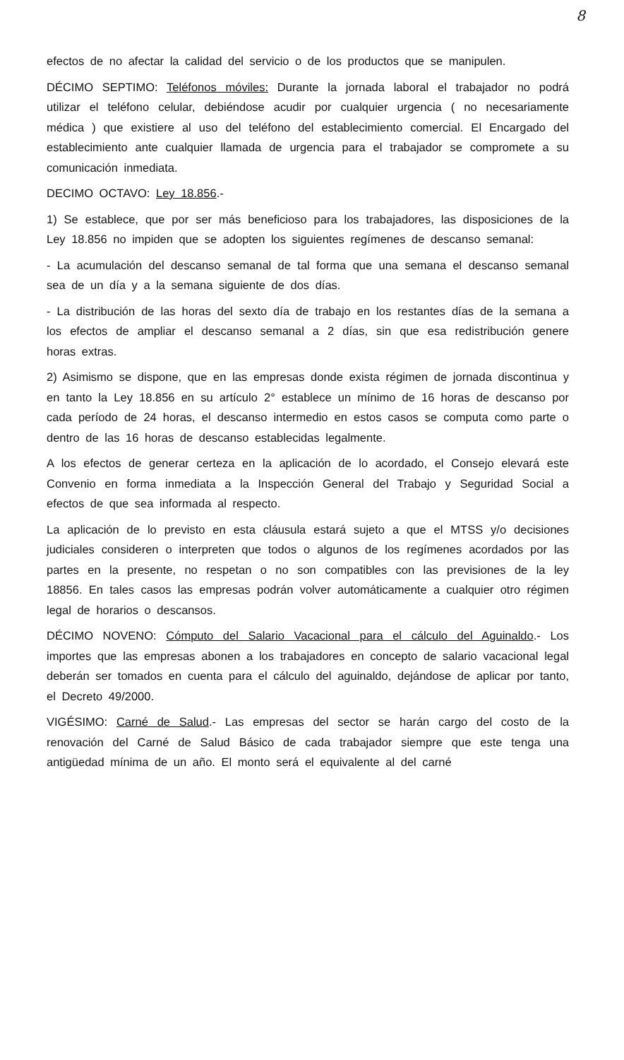8
efectos de no afectar la calidad del servicio o de los productos que se manipulen.
DÉCIMO SEPTIMO: Teléfonos móviles: Durante la jornada laboral el trabajador no podrá utilizar el teléfono celular, debiéndose acudir por cualquier urgencia ( no necesariamente médica ) que existiere al uso del teléfono del establecimiento comercial. El Encargado del establecimiento ante cualquier llamada de urgencia para el trabajador se compromete a su comunicación inmediata.
DECIMO OCTAVO: Ley 18.856.-
1) Se establece, que por ser más beneficioso para los trabajadores, las disposiciones de la Ley 18.856 no impiden que se adopten los siguientes regímenes de descanso semanal:
- La acumulación del descanso semanal de tal forma que una semana el descanso semanal sea de un día y a la semana siguiente de dos días.
- La distribución de las horas del sexto día de trabajo en los restantes días de la semana a los efectos de ampliar el descanso semanal a 2 días, sin que esa redistribución genere horas extras.
2) Asimismo se dispone, que en las empresas donde exista régimen de jornada discontinua y en tanto la Ley 18.856 en su artículo 2° establece un mínimo de 16 horas de descanso por cada período de 24 horas, el descanso intermedio en estos casos se computa como parte o dentro de las 16 horas de descanso establecidas legalmente.
A los efectos de generar certeza en la aplicación de lo acordado, el Consejo elevará este Convenio en forma inmediata a la Inspección General del Trabajo y Seguridad Social a efectos de que sea informada al respecto.
La aplicación de lo previsto en esta cláusula estará sujeto a que el MTSS y/o decisiones judiciales consideren o interpreten que todos o algunos de los regímenes acordados por las partes en la presente, no respetan o no son compatibles con las previsiones de la ley 18856. En tales casos las empresas podrán volver automáticamente a cualquier otro régimen legal de horarios o descansos.
DÉCIMO NOVENO: Cómputo del Salario Vacacional para el cálculo del Aguinaldo.- Los importes que las empresas abonen a los trabajadores en concepto de salario vacacional legal deberán ser tomados en cuenta para el cálculo del aguinaldo, dejándose de aplicar por tanto, el Decreto 49/2000.
VIGÉSIMO: Carné de Salud.- Las empresas del sector se harán cargo del costo de la renovación del Carné de Salud Básico de cada trabajador siempre que este tenga una antigüedad mínima de un año. El monto será el equivalente al del carné